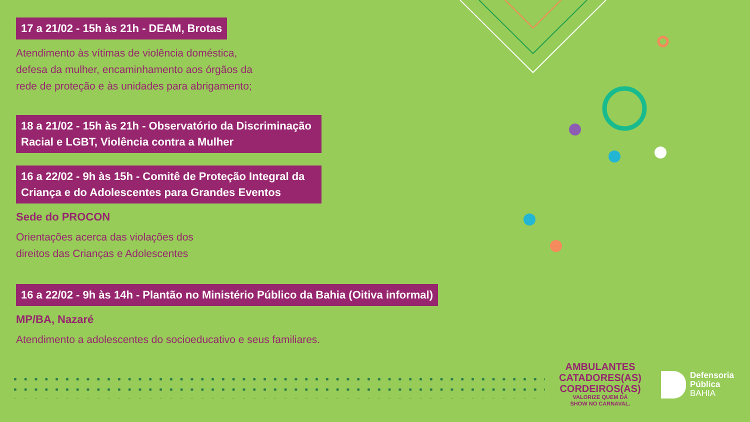17 a 21/02 - 15h às 21h - DEAM, Brotas
Atendimento às vítimas de violência doméstica,
defesa da mulher, encaminhamento aos órgãos da
rede de proteção e às unidades para abrigamento;
18 a 21/02 - 15h às 21h - Observatório da Discriminação Racial e LGBT, Violência contra a Mulher
16 a 22/02 - 9h às 15h - Comitê de Proteção Integral da Criança e do Adolescentes para Grandes Eventos
Sede do PROCON
Orientações acerca das violações dos
direitos das Crianças e Adolescentes
16 a 22/02 - 9h às 14h - Plantão no Ministério Público da Bahia (Oitiva informal)
MP/BA, Nazaré
Atendimento a adolescentes do socioeducativo e seus familiares.
AMBULANTES
CATADORES(AS)
CORDEIROS(AS)
VALORIZE QUEM DÁ
SHOW NO CARNAVAL.
Defensoria
Pública
BAHIA